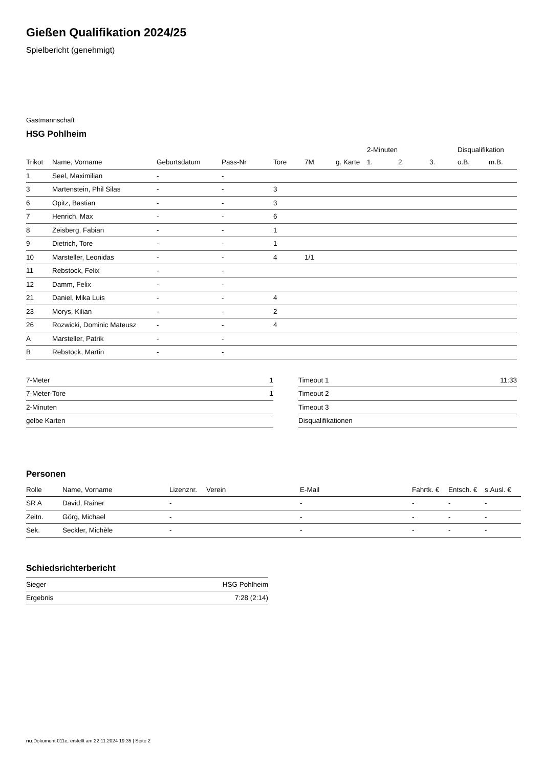Gießen Qualifikation 2024/25
Spielbericht (genehmigt)
Gastmannschaft
HSG Pohlheim
| | | | | | | | 2-Minuten | | | Disqualifikation | |
| --- | --- | --- | --- | --- | --- | --- | --- | --- | --- | --- | --- |
| Trikot | Name, Vorname | Geburtsdatum | Pass-Nr | Tore | 7M | g. Karte | 1. | 2. | 3. | o.B. | m.B. |
| 1 | Seel, Maximilian | - | - | | | | | | | | |
| 3 | Martenstein, Phil Silas | - | - | 3 | | | | | | | |
| 6 | Opitz, Bastian | - | - | 3 | | | | | | | |
| 7 | Henrich, Max | - | - | 6 | | | | | | | |
| 8 | Zeisberg, Fabian | - | - | 1 | | | | | | | |
| 9 | Dietrich, Tore | - | - | 1 | | | | | | | |
| 10 | Marsteller, Leonidas | - | - | 4 | 1/1 | | | | | | |
| 11 | Rebstock, Felix | - | - | | | | | | | | |
| 12 | Damm, Felix | - | - | | | | | | | | |
| 21 | Daniel, Mika Luis | - | - | 4 | | | | | | | |
| 23 | Morys, Kilian | - | - | 2 | | | | | | | |
| 26 | Rozwicki, Dominic Mateusz | - | - | 4 | | | | | | | |
| A | Marsteller, Patrik | - | - | | | | | | | | |
| B | Rebstock, Martin | - | - | | | | | | | | |
| 7-Meter | 1 |
| 7-Meter-Tore | 1 |
| 2-Minuten | |
| gelbe Karten | |
| Timeout 1 | 11:33 |
| Timeout 2 | |
| Timeout 3 | |
| Disqualifikationen | |
Personen
| Rolle | Name, Vorname | Lizenznr. | Verein | E-Mail | Fahrtk. € | Entsch. € | s.Ausl. € |
| --- | --- | --- | --- | --- | --- | --- | --- |
| SR A | David, Rainer | - | | - | - | - | - |
| Zeitn. | Görg, Michael | - | | - | - | - | - |
| Sek. | Seckler, Michèle | - | | - | - | - | - |
Schiedsrichterbericht
| Sieger | HSG Pohlheim |
| Ergebnis | 7:28 (2:14) |
nu.Dokument 011e, erstellt am 22.11.2024 19:35 | Seite 2